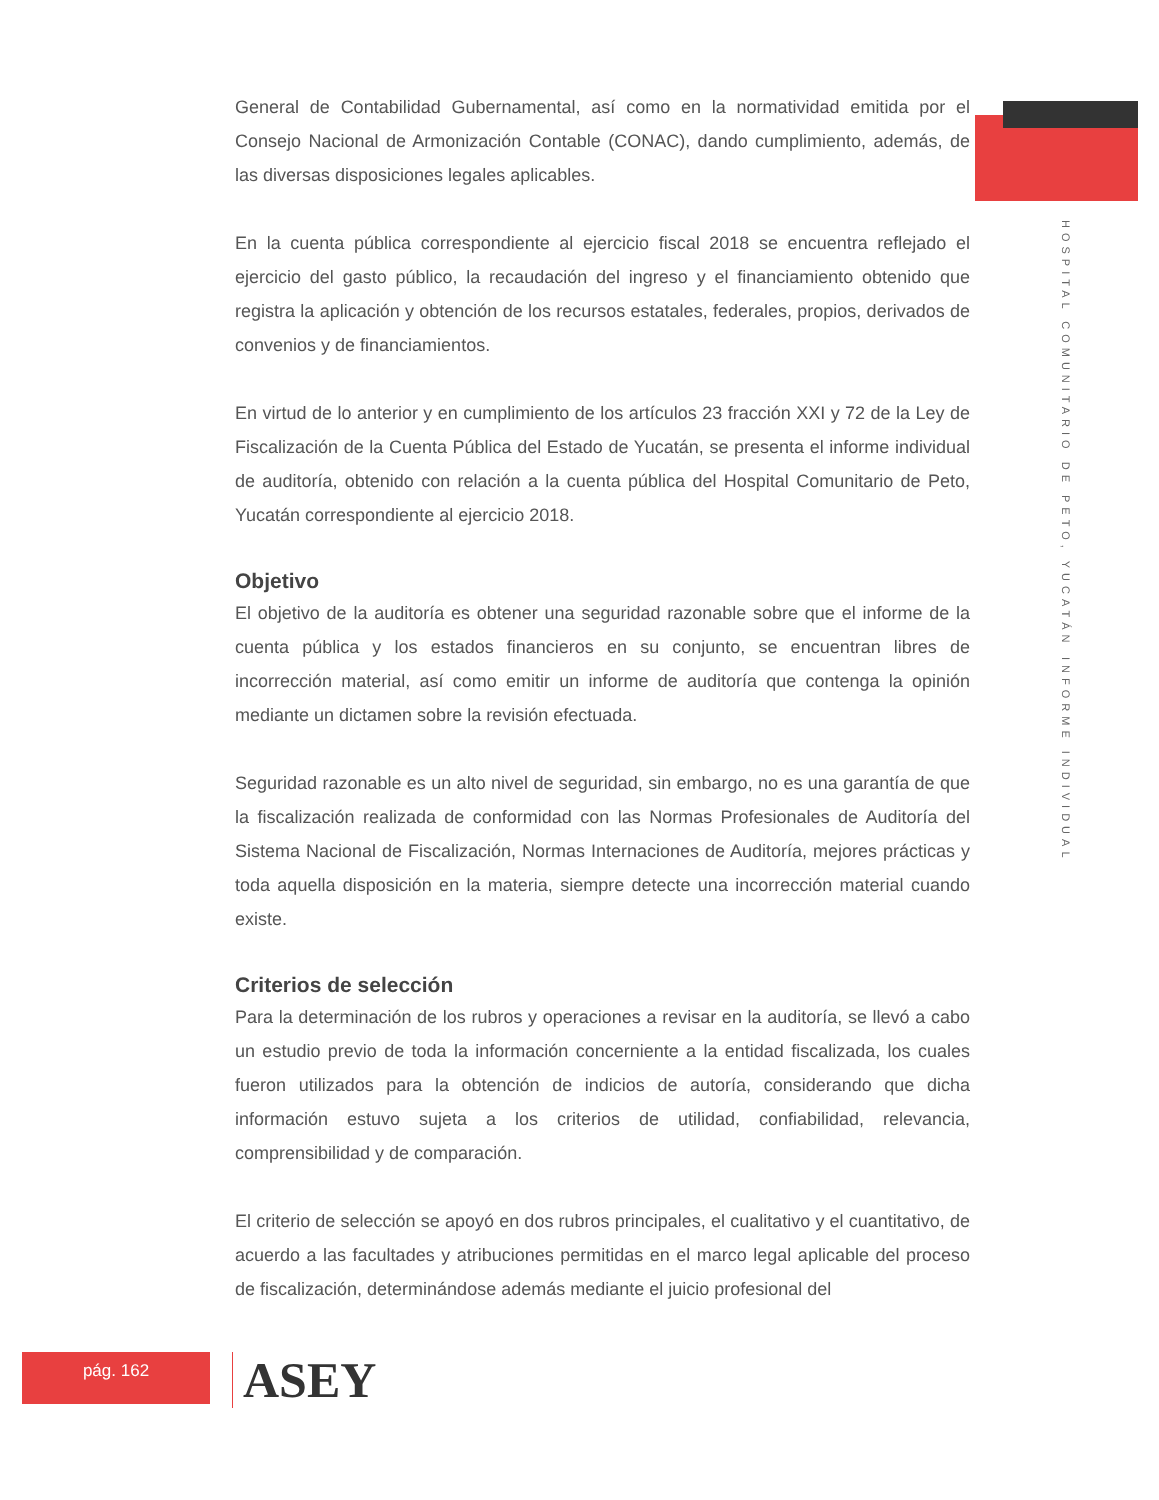INFORME INDIVIDUAL HOSPITAL COMUNITARIO DE PETO, YUCATÁN
General de Contabilidad Gubernamental, así como en la normatividad emitida por el Consejo Nacional de Armonización Contable (CONAC), dando cumplimiento, además, de las diversas disposiciones legales aplicables.
En la cuenta pública correspondiente al ejercicio fiscal 2018 se encuentra reflejado el ejercicio del gasto público, la recaudación del ingreso y el financiamiento obtenido que registra la aplicación y obtención de los recursos estatales, federales, propios, derivados de convenios y de financiamientos.
En virtud de lo anterior y en cumplimiento de los artículos 23 fracción XXI y 72 de la Ley de Fiscalización de la Cuenta Pública del Estado de Yucatán, se presenta el informe individual de auditoría, obtenido con relación a la cuenta pública del Hospital Comunitario de Peto, Yucatán correspondiente al ejercicio 2018.
Objetivo
El objetivo de la auditoría es obtener una seguridad razonable sobre que el informe de la cuenta pública y los estados financieros en su conjunto, se encuentran libres de incorrección material, así como emitir un informe de auditoría que contenga la opinión mediante un dictamen sobre la revisión efectuada.
Seguridad razonable es un alto nivel de seguridad, sin embargo, no es una garantía de que la fiscalización realizada de conformidad con las Normas Profesionales de Auditoría del Sistema Nacional de Fiscalización, Normas Internaciones de Auditoría, mejores prácticas y toda aquella disposición en la materia, siempre detecte una incorrección material cuando existe.
Criterios de selección
Para la determinación de los rubros y operaciones a revisar en la auditoría, se llevó a cabo un estudio previo de toda la información concerniente a la entidad fiscalizada, los cuales fueron utilizados para la obtención de indicios de autoría, considerando que dicha información estuvo sujeta a los criterios de utilidad, confiabilidad, relevancia, comprensibilidad y de comparación.
El criterio de selección se apoyó en dos rubros principales, el cualitativo y el cuantitativo, de acuerdo a las facultades y atribuciones permitidas en el marco legal aplicable del proceso de fiscalización, determinándose además mediante el juicio profesional del
pág. 162 ASEY